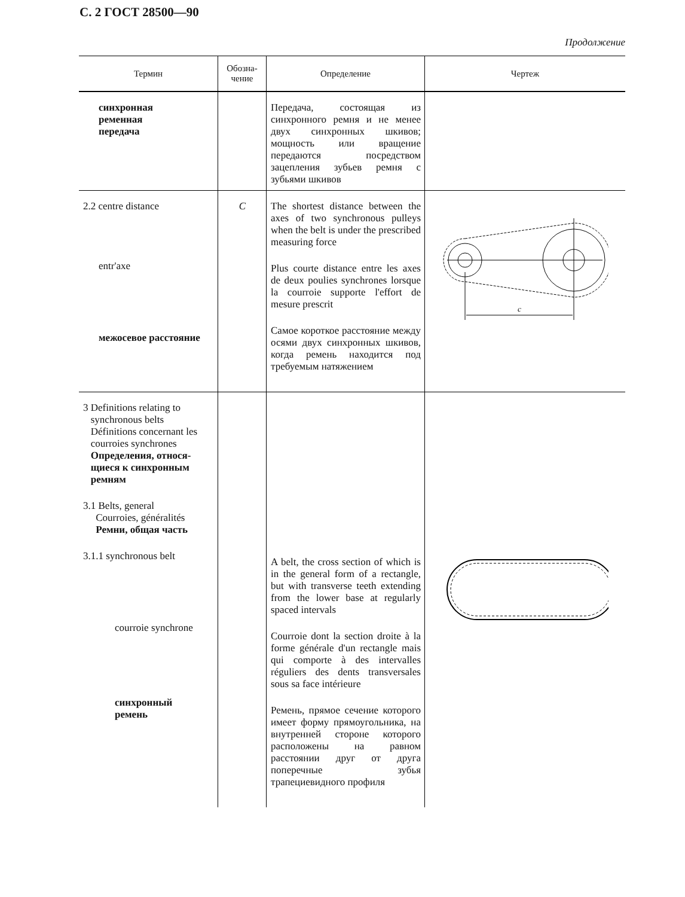С. 2 ГОСТ 28500—90
Продолжение
| Термин | Обозна- чение | Определение | Чертеж |
| --- | --- | --- | --- |
| синхронная ременная передача | | Передача, состоящая из синхронного ремня и не менее двух синхронных шкивов; мощность или вращение передаются посредством зацепления зубьев ремня с зубьями шкивов | |
| 2.2 centre distance entr'axe межосевое расстояние | C | The shortest distance between the axes of two synchronous pulleys when the belt is under the prescribed measuring force Plus courte distance entre les axes de deux poulies synchrones lorsque la courroie supporte l'effort de mesure prescrit Самое короткое расстояние между осями двух синхронных шкивов, когда ремень находится под требуемым натяжением | c |
| 3 Definitions relating to synchronous belts Définitions concernant les courroies synchrones Определения, относя- щиеся к синхронным ремням 3.1 Belts, general Courroies, généralités Ремни, общая часть 3.1.1 synchronous belt courroie synchrone синхронный ремень | | A belt, the cross section of which is in the general form of a rectangle, but with transverse teeth extending from the lower base at regularly spaced intervals Courroie dont la section droite à la forme générale d'un rectangle mais qui comporte à des intervalles réguliers des dents transversales sous sa face intérieure Ремень, прямое сечение которого имеет форму прямоугольника, на внутренней стороне которого расположены на равном расстоянии друг от друга поперечные зубья трапециевидного профиля | |